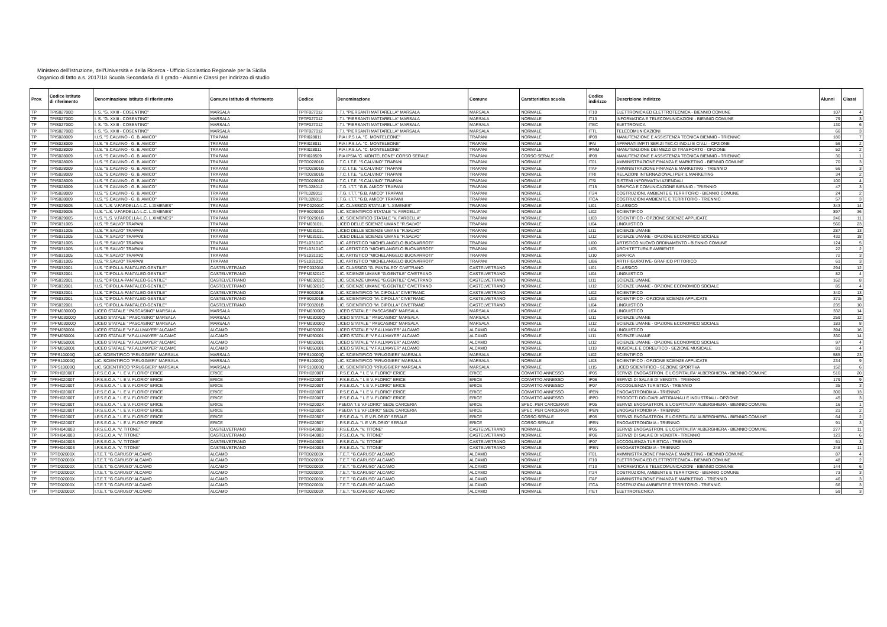Ministero dell'Istruzione, dell'Università e della Ricerca - Ufficio Scolastico Regionale per la Sicilia
Organico di fatto a.s. 2017/18 Scuola Secondaria di II grado - Alunni e Classi per indirizzo di studio
| Prov. | Codice istituto di riferimento | Denominazione istituto di riferimento | Comune istituto di riferimento | Codice | Denominazione | Comune | Caratteristica scuola | Codice indirizzo | Descrizione indirizzo | Alunni | Classi |
| --- | --- | --- | --- | --- | --- | --- | --- | --- | --- | --- | --- |
| TP | TPIS02700D | I. S. "G. XXIII - COSENTINO" | MARSALA | TPTF027012 | I.T.I. "PIERSANTI MATTARELLA" MARSALA | MARSALA | NORMALE | IT10 | ELETTRONICA ED ELETTROTECNICA - BIENNIO COMUNE | 107 | 4 |
| TP | TPIS02700D | I. S. "G. XXIII - COSENTINO" | MARSALA | TPTF027012 | I.T.I. "PIERSANTI MATTARELLA" MARSALA | MARSALA | NORMALE | IT13 | INFORMATICA E TELECOMUNICAZIONI - BIENNIO COMUNE | 79 | 3 |
| TP | TPIS02700D | I. S. "G. XXIII - COSENTINO" | MARSALA | TPTF027012 | I.T.I. "PIERSANTI MATTARELLA" MARSALA | MARSALA | NORMALE | ITEC | ELETTRONICA | 130 | 6 |
| TP | TPIS02700D | I. S. "G. XXIII - COSENTINO" | MARSALA | TPTF027012 | I.T.I. "PIERSANTI MATTARELLA" MARSALA | MARSALA | NORMALE | ITTL | TELECOMUNICAZIONI | 66 | 3 |
| TP | TPIS028009 | I.I.S. "S.CALVINO - G. B. AMICO" | TRAPANI | TPRI028011 | IPIA I.P.S.I.A. "C. MONTELEONE" | TRAPANI | NORMALE | IP09 | MANUTENZIONE E ASSISTENZA TECNICA BIENNIO - TRIENNIC | 180 | 7 |
| TP | TPIS028009 | I.I.S. "S.CALVINO - G. B. AMICO" | TRAPANI | TPRI028011 | IPIA I.P.S.I.A. "C. MONTELEONE" | TRAPANI | NORMALE | IPAI | APPARATI IMP.TI SER.ZI TEC.CI IND.LI E CIV.LI - OPZIONE | 56 | 2 |
| TP | TPIS028009 | I.I.S. "S.CALVINO - G. B. AMICO" | TRAPANI | TPRI028011 | IPIA I.P.S.I.A. "C. MONTELEONE" | TRAPANI | NORMALE | IPMM | MANUTENZIONE DEI MEZZI DI TRASPORTO - OPZIONE | 52 | 2 |
| TP | TPIS028009 | I.I.S. "S.CALVINO - G. B. AMICO" | TRAPANI | TPRI028509 | IPIA IPSIA "C. MONTELEONE" CORSO SERALE | TRAPANI | CORSO SERALE | IP09 | MANUTENZIONE E ASSISTENZA TECNICA BIENNIO - TRIENNIC | 30 | 1 |
| TP | TPIS028009 | I.I.S. "S.CALVINO - G. B. AMICO" | TRAPANI | TPTD02801G | I.T.C. I.T.E. "S.CALVINO" TRAPANI | TRAPANI | NORMALE | IT01 | AMMINISTRAZIONE FINANZA E MARKETING - BIENNIO COMUNE | 70 | 3 |
| TP | TPIS028009 | I.I.S. "S.CALVINO - G. B. AMICO" | TRAPANI | TPTD02801G | I.T.C. I.T.E. "S.CALVINO" TRAPANI | TRAPANI | NORMALE | ITAF | AMMINISTRAZIONE FINANZA E MARKETING - TRIENNIO | 66 | 3 |
| TP | TPIS028009 | I.I.S. "S.CALVINO - G. B. AMICO" | TRAPANI | TPTD02801G | I.T.C. I.T.E. "S.CALVINO" TRAPANI | TRAPANI | NORMALE | ITRI | RELAZIONI INTERNAZIONALI PER IL MARKETING | 34 | 2 |
| TP | TPIS028009 | I.I.S. "S.CALVINO - G. B. AMICO" | TRAPANI | TPTD02801G | I.T.C. I.T.E. "S.CALVINO" TRAPANI | TRAPANI | NORMALE | ITSI | SISTEMI INFORMATIVI AZIENDALI | 100 | 4 |
| TP | TPIS028009 | I.I.S. "S.CALVINO - G. B. AMICO" | TRAPANI | TPTL028012 | I.T.G. I.T.T. "G.B. AMICO" TRAPANI | TRAPANI | NORMALE | IT15 | GRAFICA E COMUNICAZIONE BIENNIO - TRIENNIO | 47 | 3 |
| TP | TPIS028009 | I.I.S. "S.CALVINO - G. B. AMICO" | TRAPANI | TPTL028012 | I.T.G. I.T.T. "G.B. AMICO" TRAPANI | TRAPANI | NORMALE | IT24 | COSTRUZIONI, AMBIENTE E TERRITORIO - BIENNIO COMUNE | 24 | 2 |
| TP | TPIS028009 | I.I.S. "S.CALVINO - G. B. AMICO" | TRAPANI | TPTL028012 | I.T.G. I.T.T. "G.B. AMICO" TRAPANI | TRAPANI | NORMALE | ITCA | COSTRUZIONI AMBIENTE E TERRITORIO - TRIENNIC | 57 | 3 |
| TP | TPIS029005 | I.I.S. "L.S. V.FARDELLA-L.C. L.XIMENES" | TRAPANI | TPPC02901C | LIC. CLASSICO STATALE "L.XIMENES" | TRAPANI | NORMALE | LI01 | CLASSICO | 343 | 14 |
| TP | TPIS029005 | I.I.S. "L.S. V.FARDELLA-L.C. L.XIMENES" | TRAPANI | TPPS02901G | LIC. SCIENTIFICO STATALE "V. FARDELLA" | TRAPANI | NORMALE | LI02 | SCIENTIFICO | 897 | 36 |
| TP | TPIS029005 | I.I.S. "L.S. V.FARDELLA-L.C. L.XIMENES" | TRAPANI | TPPS02901G | LIC. SCIENTIFICO STATALE "V. FARDELLA" | TRAPANI | NORMALE | LI03 | SCIENTIFICO - OPZIONE SCIENZE APPLICATE | 246 | 11 |
| TP | TPIS031005 | I.I.S. "R.SALVO" TRAPANI | TRAPANI | TPPM03101L | LICEO DELLE SCIENZE UMANE "R.SALVO" | TRAPANI | NORMALE | LI04 | LINGUISTICO | 560 | 23 |
| TP | TPIS031005 | I.I.S. "R.SALVO" TRAPANI | TRAPANI | TPPM03101L | LICEO DELLE SCIENZE UMANE "R.SALVO" | TRAPANI | NORMALE | LI11 | SCIENZE UMANE | 287 | 13 |
| TP | TPIS031005 | I.I.S. "R.SALVO" TRAPANI | TRAPANI | TPPM03101L | LICEO DELLE SCIENZE UMANE "R.SALVO" | TRAPANI | NORMALE | LI12 | SCIENZE UMANE - OPZIONE ECONOMICO SOCIALE | 432 | 18 |
| TP | TPIS031005 | I.I.S. "R.SALVO" TRAPANI | TRAPANI | TPSL03101C | LIC. ARTISTICO "MICHELANGELO BUONARROTI" | TRAPANI | NORMALE | LI00 | ARTISTICO NUOVO ORDINAMENTO - BIENNIO COMUNE | 124 | 5 |
| TP | TPIS031005 | I.I.S. "R.SALVO" TRAPANI | TRAPANI | TPSL03101C | LIC. ARTISTICO "MICHELANGELO BUONARROTI" | TRAPANI | NORMALE | LI05 | ARCHITETTURA E AMBIENTE | 22 | 2 |
| TP | TPIS031005 | I.I.S. "R.SALVO" TRAPANI | TRAPANI | TPSL03101C | LIC. ARTISTICO "MICHELANGELO BUONARROTI" | TRAPANI | NORMALE | LI10 | GRAFICA | 72 | 3 |
| TP | TPIS031005 | I.I.S. "R.SALVO" TRAPANI | TRAPANI | TPSL03101C | LIC. ARTISTICO "MICHELANGELO BUONARROTI" | TRAPANI | NORMALE | LIB6 | ARTI FIGURATIVE- GRAFICO PITTORICO | 61 | 3 |
| TP | TPIS032001 | I.I.S. "CIPOLLA-PANTALEO-GENTILE" | CASTELVETRANO | TPPC032018 | LIC. CLASSICO "G. PANTALEO" C/VETRANO | CASTELVETRANO | NORMALE | LI01 | CLASSICO | 294 | 12 |
| TP | TPIS032001 | I.I.S. "CIPOLLA-PANTALEO-GENTILE" | CASTELVETRANO | TPPM03201C | LIC. SCIENZE UMANE "G.GENTILE" C/VETRANO | CASTELVETRANO | NORMALE | LI04 | LINGUISTICO | 82 | 4 |
| TP | TPIS032001 | I.I.S. "CIPOLLA-PANTALEO-GENTILE" | CASTELVETRANO | TPPM03201C | LIC. SCIENZE UMANE "G.GENTILE" C/VETRANO | CASTELVETRANO | NORMALE | LI11 | SCIENZE UMANE | 162 | 8 |
| TP | TPIS032001 | I.I.S. "CIPOLLA-PANTALEO-GENTILE" | CASTELVETRANO | TPPM03201C | LIC. SCIENZE UMANE "G.GENTILE" C/VETRANO | CASTELVETRANO | NORMALE | LI12 | SCIENZE UMANE - OPZIONE ECONOMICO SOCIALE | 85 | 4 |
| TP | TPIS032001 | I.I.S. "CIPOLLA-PANTALEO-GENTILE" | CASTELVETRANO | TPPS03201B | LIC. SCIENTIFICO "M. CIPOLLA" C/VETRANC | CASTELVETRANO | NORMALE | LI02 | SCIENTIFICO | 340 | 13 |
| TP | TPIS032001 | I.I.S. "CIPOLLA-PANTALEO-GENTILE" | CASTELVETRANO | TPPS03201B | LIC. SCIENTIFICO "M. CIPOLLA" C/VETRANC | CASTELVETRANO | NORMALE | LI03 | SCIENTIFICO - OPZIONE SCIENZE APPLICATE | 371 | 15 |
| TP | TPIS032001 | I.I.S. "CIPOLLA-PANTALEO-GENTILE" | CASTELVETRANO | TPPS03201B | LIC. SCIENTIFICO "M. CIPOLLA" C/VETRANC | CASTELVETRANO | NORMALE | LI04 | LINGUISTICO | 235 | 10 |
| TP | TPPM03000Q | LICEO STATALE " PASCASINO" MARSALA | MARSALA | TPPM03000Q | LICEO STATALE " PASCASINO" MARSALA | MARSALA | NORMALE | LI04 | LINGUISTICO | 332 | 14 |
| TP | TPPM03000Q | LICEO STATALE " PASCASINO" MARSALA | MARSALA | TPPM03000Q | LICEO STATALE " PASCASINO" MARSALA | MARSALA | NORMALE | LI11 | SCIENZE UMANE | 259 | 12 |
| TP | TPPM03000Q | LICEO STATALE " PASCASINO" MARSALA | MARSALA | TPPM03000Q | LICEO STATALE " PASCASINO" MARSALA | MARSALA | NORMALE | LI12 | SCIENZE UMANE - OPZIONE ECONOMICO SOCIALE | 183 | 8 |
| TP | TPPM050001 | LICEO STATALE "V.F.ALLMAYER" ALCAMC | ALCAMO | TPPM050001 | LICEO STATALE "V.F.ALLMAYER" ALCAMO | ALCAMO | NORMALE | LI04 | LINGUISTICO | 394 | 16 |
| TP | TPPM050001 | LICEO STATALE "V.F.ALLMAYER" ALCAMC | ALCAMO | TPPM050001 | LICEO STATALE "V.F.ALLMAYER" ALCAMO | ALCAMO | NORMALE | LI11 | SCIENZE UMANE | 330 | 14 |
| TP | TPPM050001 | LICEO STATALE "V.F.ALLMAYER" ALCAMC | ALCAMO | TPPM050001 | LICEO STATALE "V.F.ALLMAYER" ALCAMO | ALCAMO | NORMALE | LI12 | SCIENZE UMANE - OPZIONE ECONOMICO SOCIALE | 97 | 4 |
| TP | TPPM050001 | LICEO STATALE "V.F.ALLMAYER" ALCAMC | ALCAMO | TPPM050001 | LICEO STATALE "V.F.ALLMAYER" ALCAMO | ALCAMO | NORMALE | LI13 | MUSICALE E COREUTICO - SEZIONE MUSICALE | 81 | 4 |
| TP | TPPS10000Q | LIC. SCIENTIFICO "P.RUGGIERI" MARSALA | MARSALA | TPPS10000Q | LIC. SCIENTIFICO "P.RUGGIERI" MARSALA | MARSALA | NORMALE | LI02 | SCIENTIFICO | 585 | 23 |
| TP | TPPS10000Q | LIC. SCIENTIFICO "P.RUGGIERI" MARSALA | MARSALA | TPPS10000Q | LIC. SCIENTIFICO "P.RUGGIERI" MARSALA | MARSALA | NORMALE | LI03 | SCIENTIFICO - OPZIONE SCIENZE APPLICATE | 234 | 9 |
| TP | TPPS10000Q | LIC. SCIENTIFICO "P.RUGGIERI" MARSALA | MARSALA | TPPS10000Q | LIC. SCIENTIFICO "P.RUGGIERI" MARSALA | MARSALA | NORMALE | LI15 | LICEO SCIENTIFICO - SEZIONE SPORTIVA | 152 | 6 |
| TP | TPRH02000T | I.P.S.E.O.A. " I. E V. FLORIO" ERICE | ERICE | TPRH02000T | I.P.S.E.O.A. " I. E V. FLORIO" ERICE | ERICE | CONVITTO ANNESSO | IP05 | SERVIZI ENOGASTRON. E L'OSPITALITA' ALBERGHIERA - BIENNIO COMUNE | 510 | 20 |
| TP | TPRH02000T | I.P.S.E.O.A. " I. E V. FLORIO" ERICE | ERICE | TPRH02000T | I.P.S.E.O.A. " I. E V. FLORIO" ERICE | ERICE | CONVITTO ANNESSO | IP06 | SERVIZI DI SALA E DI VENDITA - TRIENNIO | 179 | 9 |
| TP | TPRH02000T | I.P.S.E.O.A. " I. E V. FLORIO" ERICE | ERICE | TPRH02000T | I.P.S.E.O.A. " I. E V. FLORIO" ERICE | ERICE | CONVITTO ANNESSO | IP07 | ACCOGLIENZA TURISTICA - TRIENNIO | 35 | 3 |
| TP | TPRH02000T | I.P.S.E.O.A. " I. E V. FLORIO" ERICE | ERICE | TPRH02000T | I.P.S.E.O.A. " I. E V. FLORIO" ERICE | ERICE | CONVITTO ANNESSO | IPEN | ENOGASTRONOMIA - TRIENNIO | 300 | 13 |
| TP | TPRH02000T | I.P.S.E.O.A. " I. E V. FLORIO" ERICE | ERICE | TPRH02000T | I.P.S.E.O.A. " I. E V. FLORIO" ERICE | ERICE | CONVITTO ANNESSO | IPPD | PRODOTTI DOLCIARI ARTIGIANALI E INDUSTRIALI - OPZIONE | 45 | 3 |
| TP | TPRH02000T | I.P.S.E.O.A. " I. E V. FLORIO" ERICE | ERICE | TPRH02002X | IPSEOA "I.E V.FLORIO" SEDE CARCERIA | ERICE | SPEC. PER CARCERARI | IP05 | SERVIZI ENOGASTRON. E L'OSPITALITA' ALBERGHIERA - BIENNIO COMUNE | 16 | 1 |
| TP | TPRH02000T | I.P.S.E.O.A. " I. E V. FLORIO" ERICE | ERICE | TPRH02002X | IPSEOA "I.E V.FLORIO" SEDE CARCERIA | ERICE | SPEC. PER CARCERARI | IPEN | ENOGASTRONOMIA - TRIENNIO | 21 | 2 |
| TP | TPRH02000T | I.P.S.E.O.A. " I. E V. FLORIO" ERICE | ERICE | TPRH020507 | I.P.S.E.O.A. "I. E V.FLORIO" SERALE | ERICE | CORSO SERALE | IP05 | SERVIZI ENOGASTRON. E L'OSPITALITA' ALBERGHIERA - BIENNIO COMUNE | 64 | 2 |
| TP | TPRH02000T | I.P.S.E.O.A. " I. E V. FLORIO" ERICE | ERICE | TPRH020507 | I.P.S.E.O.A. "I. E V.FLORIO" SERALE | ERICE | CORSO SERALE | IPEN | ENOGASTRONOMIA - TRIENNIO | 91 | 3 |
| TP | TPRH040003 | I.P.S.E.O.A. "V. TITONE" | CASTELVETRANO | TPRH040003 | I.P.S.E.O.A. "V. TITONE" | CASTELVETRANO | NORMALE | IP05 | SERVIZI ENOGASTRON. E L'OSPITALITA' ALBERGHIERA - BIENNIO COMUNE | 277 | 11 |
| TP | TPRH040003 | I.P.S.E.O.A. "V. TITONE" | CASTELVETRANO | TPRH040003 | I.P.S.E.O.A. "V. TITONE" | CASTELVETRANO | NORMALE | IP06 | SERVIZI DI SALA E DI VENDITA - TRIENNIO | 123 | 6 |
| TP | TPRH040003 | I.P.S.E.O.A. "V. TITONE" | CASTELVETRANO | TPRH040003 | I.P.S.E.O.A. "V. TITONE" | CASTELVETRANO | NORMALE | IP07 | ACCOGLIENZA TURISTICA - TRIENNIO | 51 | 3 |
| TP | TPRH040003 | I.P.S.E.O.A. "V. TITONE" | CASTELVETRANO | TPRH040003 | I.P.S.E.O.A. "V. TITONE" | CASTELVETRANO | NORMALE | IPEN | ENOGASTRONOMIA - TRIENNIO | 248 | 11 |
| TP | TPTD02000X | I.T.E.T. "G.CARUSO" ALCAMO | ALCAMO | TPTD02000X | I.T.E.T. "G.CARUSO" ALCAMO | ALCAMO | NORMALE | IT01 | AMMINISTRAZIONE FINANZA E MARKETING - BIENNIO COMUNE | 87 | 4 |
| TP | TPTD02000X | I.T.E.T. "G.CARUSO" ALCAMO | ALCAMO | TPTD02000X | I.T.E.T. "G.CARUSO" ALCAMO | ALCAMO | NORMALE | IT10 | ELETTRONICA ED ELETTROTECNICA - BIENNIO COMUNE | 48 | 2 |
| TP | TPTD02000X | I.T.E.T. "G.CARUSO" ALCAMO | ALCAMO | TPTD02000X | I.T.E.T. "G.CARUSO" ALCAMO | ALCAMO | NORMALE | IT13 | INFORMATICA E TELECOMUNICAZIONI - BIENNIO COMUNE | 144 | 6 |
| TP | TPTD02000X | I.T.E.T. "G.CARUSO" ALCAMO | ALCAMO | TPTD02000X | I.T.E.T. "G.CARUSO" ALCAMO | ALCAMO | NORMALE | IT24 | COSTRUZIONI, AMBIENTE E TERRITORIO - BIENNIO COMUNE | 73 | 3 |
| TP | TPTD02000X | I.T.E.T. "G.CARUSO" ALCAMO | ALCAMO | TPTD02000X | I.T.E.T. "G.CARUSO" ALCAMO | ALCAMO | NORMALE | ITAF | AMMINISTRAZIONE FINANZA E MARKETING - TRIENNIO | 46 | 3 |
| TP | TPTD02000X | I.T.E.T. "G.CARUSO" ALCAMO | ALCAMO | TPTD02000X | I.T.E.T. "G.CARUSO" ALCAMO | ALCAMO | NORMALE | ITCA | COSTRUZIONI AMBIENTE E TERRITORIO - TRIENNIC | 66 | 3 |
| TP | TPTD02000X | I.T.E.T. "G.CARUSO" ALCAMO | ALCAMO | TPTD02000X | I.T.E.T. "G.CARUSO" ALCAMO | ALCAMO | NORMALE | ITET | ELETTROTECNICA | 59 | 3 |